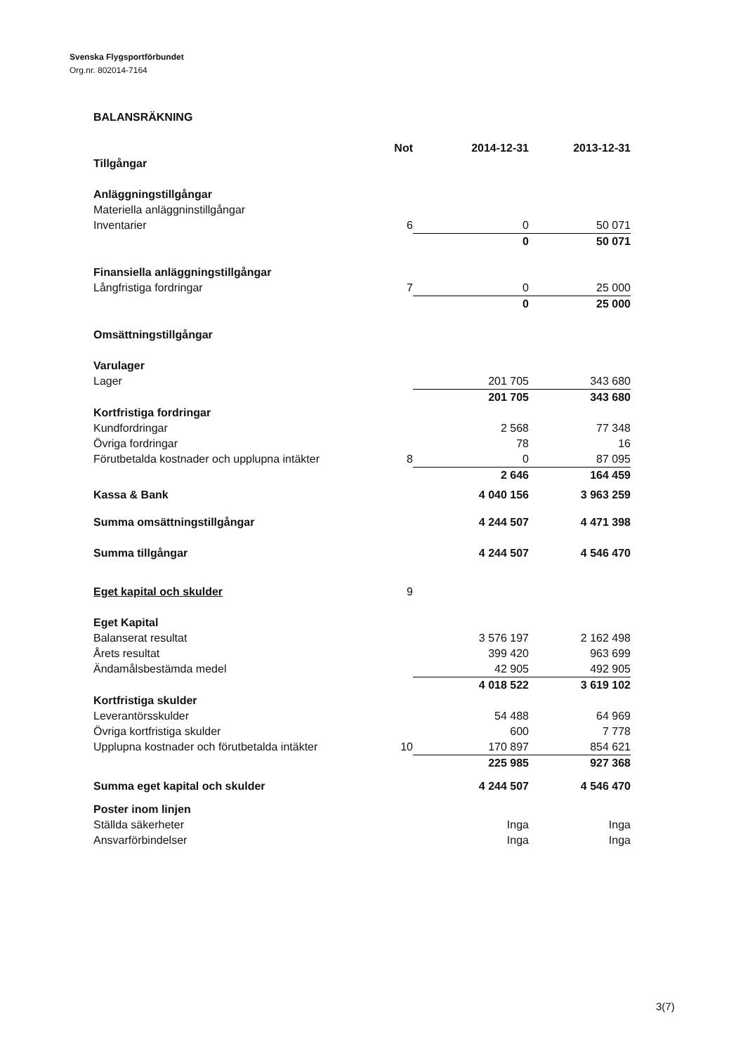Svenska Flygsportförbundet
Org.nr. 802014-7164
BALANSRÄKNING
| | Not | 2014-12-31 | 2013-12-31 |
| --- | --- | --- | --- |
| Tillgångar | | | |
| Anläggningstillgångar | | | |
| Materiella anläggninstillgångar | | | |
| Inventarier | 6 | 0 | 50 071 |
| | | 0 | 50 071 |
| Finansiella anläggningstillgångar | | | |
| Långfristiga fordringar | 7 | 0 | 25 000 |
| | | 0 | 25 000 |
| Omsättningstillgångar | | | |
| Varulager | | | |
| Lager | | 201 705 | 343 680 |
| | | 201 705 | 343 680 |
| Kortfristiga fordringar | | | |
| Kundfordringar | | 2 568 | 77 348 |
| Övriga fordringar | | 78 | 16 |
| Förutbetalda kostnader och upplupna intäkter | 8 | 0 | 87 095 |
| | | 2 646 | 164 459 |
| Kassa & Bank | | 4 040 156 | 3 963 259 |
| Summa omsättningstillgångar | | 4 244 507 | 4 471 398 |
| Summa tillgångar | | 4 244 507 | 4 546 470 |
| Eget kapital och skulder | 9 | | |
| Eget Kapital | | | |
| Balanserat resultat | | 3 576 197 | 2 162 498 |
| Årets resultat | | 399 420 | 963 699 |
| Ändamålsbestämda medel | | 42 905 | 492 905 |
| | | 4 018 522 | 3 619 102 |
| Kortfristiga skulder | | | |
| Leverantörsskulder | | 54 488 | 64 969 |
| Övriga kortfristiga skulder | | 600 | 7 778 |
| Upplupna kostnader och förutbetalda intäkter | 10 | 170 897 | 854 621 |
| | | 225 985 | 927 368 |
| Summa eget kapital och skulder | | 4 244 507 | 4 546 470 |
| Poster inom linjen | | | |
| Ställda säkerheter | | Inga | Inga |
| Ansvarförbindelser | | Inga | Inga |
3(7)